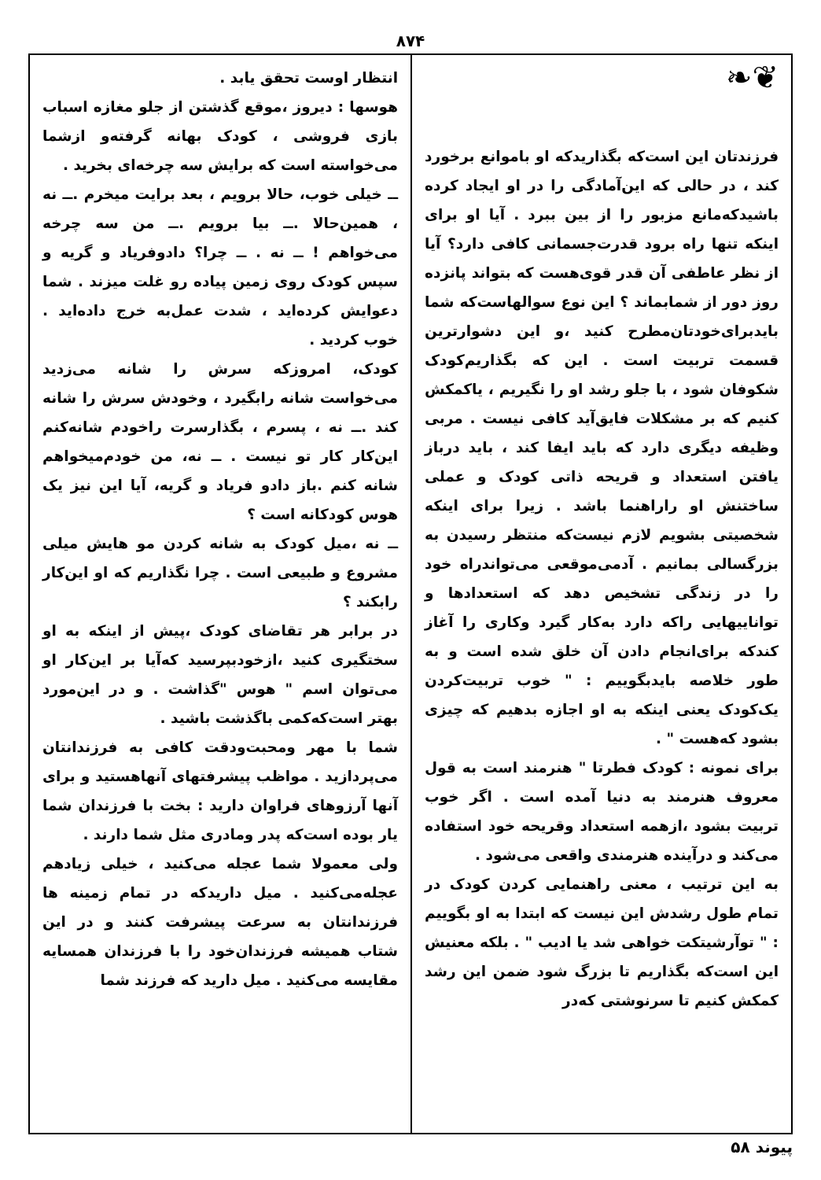۸۷۴
❦❧
فرزندتان این است‌که بگذاریدکه او باموانع برخورد کند ، در حالی که این‌آمادگی را در او ایجاد کرده باشیدکه‌مانع مزبور را از بین ببرد . آیا او برای اینکه تنها راه برود قدرت‌جسمانی کافی دارد؟ آیا از نظر عاطفی آن قدر قوی‌هست که بتواند پانزده روز دور از شمابماند ؟ این نوع سوالهاست‌که شما بایدبرای‌خودتان‌مطرح کنید ،و این دشوارترین قسمت تربیت است . این که بگذاریم‌کودک شکوفان شود ، با جلو رشد او را نگیریم ، یاکمکش کنیم که بر مشکلات فایق‌آید کافی نیست . مربی وظیفه دیگری دارد که باید ایفا کند ، باید درباز یافتن استعداد و قریحه ذاتی کودک و عملی ساختنش او راراهنما باشد . زیرا برای اینکه شخصیتی بشویم لازم نیست‌که منتظر رسیدن به بزرگسالی بمانیم . آدمی‌موقعی می‌تواندراه خود را در زندگی تشخیص دهد که استعدادها و تواناییهایی راکه دارد به‌کار گیرد وکاری را آغاز کندکه برای‌انجام دادن آن خلق شده است و به طور خلاصه بایدبگوییم : " خوب تربیت‌کردن یک‌کودک یعنی اینکه به او اجازه بدهیم که چیزی بشود که‌هست " .
برای نمونه : کودک فطرتا " هنرمند است به قول معروف هنرمند به دنیا آمده است . اگر خوب تربیت بشود ،ازهمه استعداد وقریحه خود استفاده می‌کند و درآینده هنرمندی واقعی می‌شود .
به این ترتیب ، معنی راهنمایی کردن کودک در تمام طول رشدش این نیست که ابتدا به او بگوییم : " توآرشیتکت خواهی شد یا ادیب " . بلکه معنیش این است‌که بگذاریم تا بزرگ شود ضمن این رشد کمکش کنیم تا سرنوشتی که‌در
انتظار اوست تحقق یابد .
هوسها : دیروز ،موقع گذشتن از جلو مغازه اسباب بازی فروشی ، کودک بهانه گرفته‌و ازشما می‌خواسته است که برایش سه چرخه‌ای بخرید .
ــ خیلی خوب، حالا برویم ، بعد برایت میخرم .ــ نه ، همین‌حالا .ــ بیا برویم .ــ من سه چرخه می‌خواهم ! ــ نه . ــ چرا؟ دادوفریاد و گریه و سپس کودک روی زمین پیاده رو غلت میزند . شما دعوایش کرده‌اید ، شدت عمل‌به خرج داده‌اید . خوب کردید .
کودک، امروزکه سرش را شانه می‌زدید می‌خواست شانه رابگیرد ، وخودش سرش را شانه کند .ــ نه ، پسرم ، بگذارسرت راخودم شانه‌کنم این‌کار کار تو نیست . ــ نه، من خودم‌میخواهم شانه کنم .باز دادو فریاد و گریه، آیا این نیز یک هوس کودکانه است ؟
ــ نه ،میل کودک به شانه کردن مو هایش میلی مشروع و طبیعی است . چرا نگذاریم که او این‌کار رابکند ؟
در برابر هر تقاضای کودک ،پیش از اینکه به او سختگیری کنید ،ازخودبپرسید که‌آیا بر این‌کار او می‌توان اسم " هوس "گذاشت . و در این‌مورد بهتر است‌که‌کمی باگذشت باشید .
شما با مهر ومحبت‌ودقت کافی به فرزندانتان می‌پردازید . مواظب پیشرفتهای آنهاهستید و برای آنها آرزوهای فراوان دارید : بخت با فرزندان شما یار بوده است‌که پدر ومادری مثل شما دارند .
ولی معمولا شما عجله می‌کنید ، خیلی زیادهم عجله‌می‌کنید . میل داریدکه در تمام زمینه ها فرزندانتان به سرعت پیشرفت کنند و در این شتاب همیشه فرزندان‌خود را با فرزندان همسایه مقایسه می‌کنید . میل دارید که فرزند شما
پیوند ۵۸